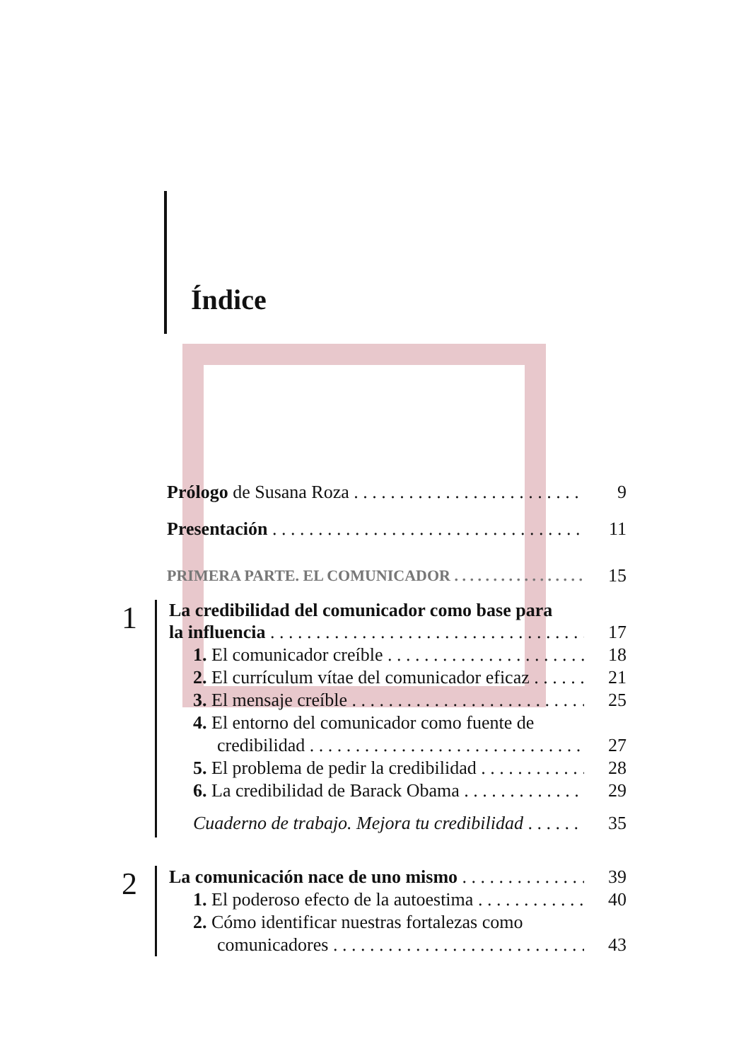Índice
Prólogo de Susana Roza 9
Presentación 11
PRIMERA PARTE. EL COMUNICADOR 15
1
La credibilidad del comunicador como base para
la influencia 17
1. El comunicador creíble 18
2. El currículum vítae del comunicador eficaz 21
3. El mensaje creíble 25
4. El entorno del comunicador como fuente de
credibilidad 27
5. El problema de pedir la credibilidad 28
6. La credibilidad de Barack Obama 29
Cuaderno de trabajo. Mejora tu credibilidad 35
2
La comunicación nace de uno mismo 39
1. El poderoso efecto de la autoestima 40
2. Cómo identificar nuestras fortalezas como
comunicadores 43